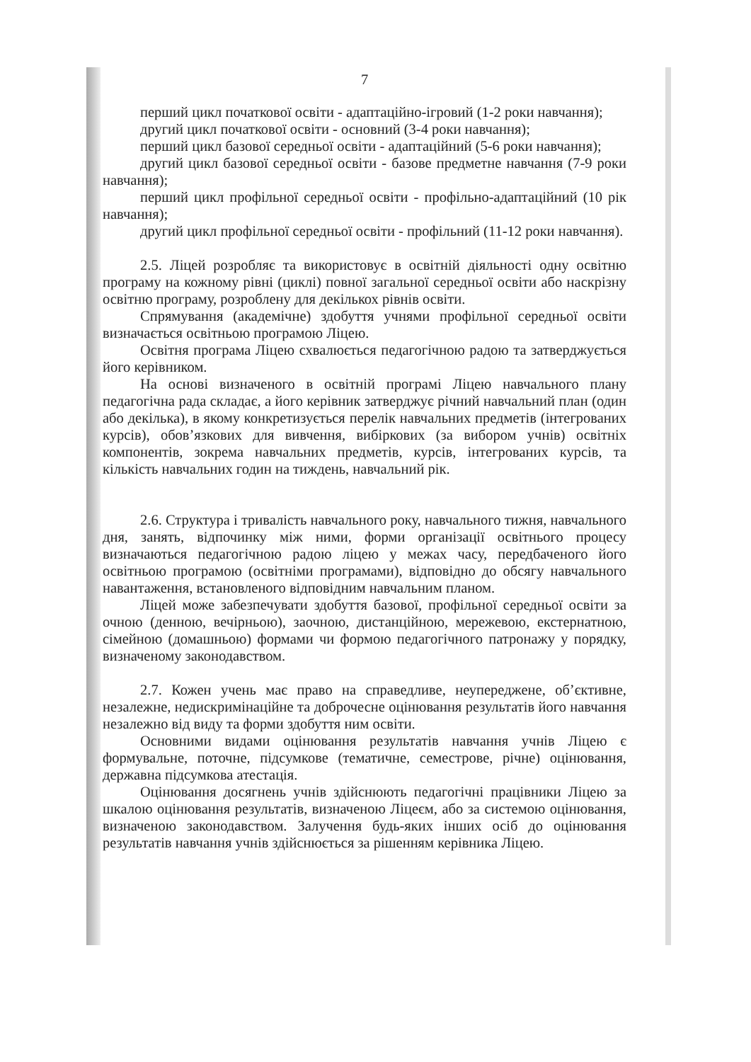7
перший цикл початкової освіти - адаптаційно-ігровий (1-2 роки навчання);
другий цикл початкової освіти - основний (3-4 роки навчання);
перший цикл базової середньої освіти - адаптаційний (5-6 роки навчання);
другий цикл базової середньої освіти - базове предметне навчання (7-9 роки навчання);
перший цикл профільної середньої освіти - профільно-адаптаційний (10 рік навчання);
другий цикл профільної середньої освіти - профільний (11-12 роки навчання).
2.5. Ліцей розробляє та використовує в освітній діяльності одну освітню програму на кожному рівні (циклі) повної загальної середньої освіти або наскрізну освітню програму, розроблену для декількох рівнів освіти.
Спрямування (академічне) здобуття учнями профільної середньої освіти визначається освітньою програмою Ліцею.
Освітня програма Ліцею схвалюється педагогічною радою та затверджується його керівником.
На основі визначеного в освітній програмі Ліцею навчального плану педагогічна рада складає, а його керівник затверджує річний навчальний план (один або декілька), в якому конкретизується перелік навчальних предметів (інтегрованих курсів), обов’язкових для вивчення, вибіркових (за вибором учнів) освітніх компонентів, зокрема навчальних предметів, курсів, інтегрованих курсів, та кількість навчальних годин на тиждень, навчальний рік.
2.6. Структура і тривалість навчального року, навчального тижня, навчального дня, занять, відпочинку між ними, форми організації освітнього процесу визначаються педагогічною радою ліцею у межах часу, передбаченого його освітньою програмою (освітніми програмами), відповідно до обсягу навчального навантаження, встановленого відповідним навчальним планом.
Ліцей може забезпечувати здобуття базової, профільної середньої освіти за очною (денною, вечірньою), заочною, дистанційною, мережевою, екстернатною, сімейною (домашньою) формами чи формою педагогічного патронажу у порядку, визначеному законодавством.
2.7. Кожен учень має право на справедливе, неупереджене, об’єктивне, незалежне, недискримінаційне та доброчесне оцінювання результатів його навчання незалежно від виду та форми здобуття ним освіти.
Основними видами оцінювання результатів навчання учнів Ліцею є формувальне, поточне, підсумкове (тематичне, семестрове, річне) оцінювання, державна підсумкова атестація.
Оцінювання досягнень учнів здійснюють педагогічні працівники Ліцею за шкалою оцінювання результатів, визначеною Ліцеєм, або за системою оцінювання, визначеною законодавством. Залучення будь-яких інших осіб до оцінювання результатів навчання учнів здійснюється за рішенням керівника Ліцею.